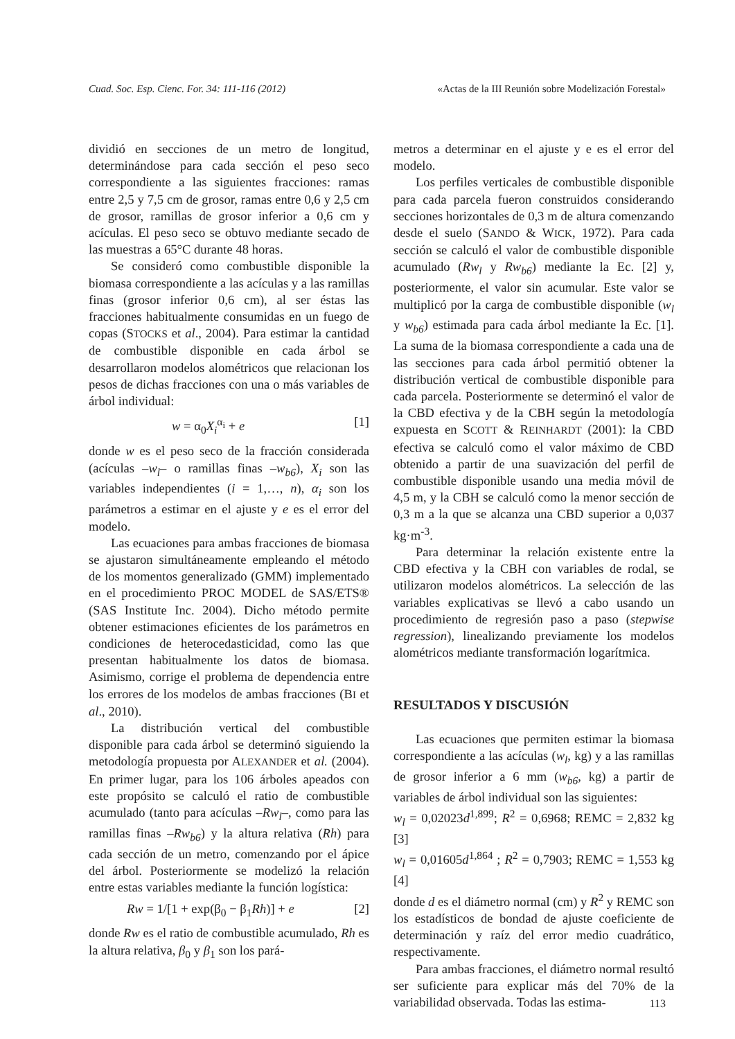Cuad. Soc. Esp. Cienc. For. 34: 111-116 (2012) «Actas de la III Reunión sobre Modelización Forestal»
dividió en secciones de un metro de longitud, determinándose para cada sección el peso seco correspondiente a las siguientes fracciones: ramas entre 2,5 y 7,5 cm de grosor, ramas entre 0,6 y 2,5 cm de grosor, ramillas de grosor inferior a 0,6 cm y acículas. El peso seco se obtuvo mediante secado de las muestras a 65°C durante 48 horas.
Se consideró como combustible disponible la biomasa correspondiente a las acículas y a las ramillas finas (grosor inferior 0,6 cm), al ser éstas las fracciones habitualmente consumidas en un fuego de copas (STOCKS et al., 2004). Para estimar la cantidad de combustible disponible en cada árbol se desarrollaron modelos alométricos que relacionan los pesos de dichas fracciones con una o más variables de árbol individual:
w = α<sub>0</sub>X<sub>i</sub><sup>α<sub>i</sub></sup> + e [1]
donde w es el peso seco de la fracción considerada (acículas –w<sub>l</sub>– o ramillas finas –w<sub>b6</sub>), X<sub>i</sub> son las variables independientes (i = 1,…, n), α<sub>i</sub> son los parámetros a estimar en el ajuste y e es el error del modelo.
Las ecuaciones para ambas fracciones de biomasa se ajustaron simultáneamente empleando el método de los momentos generalizado (GMM) implementado en el procedimiento PROC MODEL de SAS/ETS® (SAS Institute Inc. 2004). Dicho método permite obtener estimaciones eficientes de los parámetros en condiciones de heterocedasticidad, como las que presentan habitualmente los datos de biomasa. Asimismo, corrige el problema de dependencia entre los errores de los modelos de ambas fracciones (BI et al., 2010).
La distribución vertical del combustible disponible para cada árbol se determinó siguiendo la metodología propuesta por ALEXANDER et al. (2004). En primer lugar, para los 106 árboles apeados con este propósito se calculó el ratio de combustible acumulado (tanto para acículas –Rw<sub>l</sub>–, como para las ramillas finas –Rw<sub>b6</sub>) y la altura relativa (Rh) para cada sección de un metro, comenzando por el ápice del árbol. Posteriormente se modelizó la relación entre estas variables mediante la función logística:
Rw = 1/[1 + exp(β<sub>0</sub> − β<sub>1</sub>Rh)] + e [2]
donde Rw es el ratio de combustible acumulado, Rh es la altura relativa, β<sub>0</sub> y β<sub>1</sub> son los pará-
metros a determinar en el ajuste y e es el error del modelo.
Los perfiles verticales de combustible disponible para cada parcela fueron construidos considerando secciones horizontales de 0,3 m de altura comenzando desde el suelo (SANDO & WICK, 1972). Para cada sección se calculó el valor de combustible disponible acumulado (Rw<sub>l</sub> y Rw<sub>b6</sub>) mediante la Ec. [2] y, posteriormente, el valor sin acumular. Este valor se multiplicó por la carga de combustible disponible (w<sub>l</sub> y w<sub>b6</sub>) estimada para cada árbol mediante la Ec. [1]. La suma de la biomasa correspondiente a cada una de las secciones para cada árbol permitió obtener la distribución vertical de combustible disponible para cada parcela. Posteriormente se determinó el valor de la CBD efectiva y de la CBH según la metodología expuesta en SCOTT & REINHARDT (2001): la CBD efectiva se calculó como el valor máximo de CBD obtenido a partir de una suavización del perfil de combustible disponible usando una media móvil de 4,5 m, y la CBH se calculó como la menor sección de 0,3 m a la que se alcanza una CBD superior a 0,037 kg·m<sup>-3</sup>.
Para determinar la relación existente entre la CBD efectiva y la CBH con variables de rodal, se utilizaron modelos alométricos. La selección de las variables explicativas se llevó a cabo usando un procedimiento de regresión paso a paso (stepwise regression), linealizando previamente los modelos alométricos mediante transformación logarítmica.
RESULTADOS Y DISCUSIÓN
Las ecuaciones que permiten estimar la biomasa correspondiente a las acículas (w<sub>l</sub>, kg) y a las ramillas de grosor inferior a 6 mm (w<sub>b6</sub>, kg) a partir de variables de árbol individual son las siguientes:
w<sub>l</sub> = 0,02023d<sup>1,899</sup>; R<sup>2</sup> = 0,6968; REMC = 2,832 kg [3]
w<sub>l</sub> = 0,01605d<sup>1,864</sup> ; R<sup>2</sup> = 0,7903; REMC = 1,553 kg [4]
donde d es el diámetro normal (cm) y R<sup>2</sup> y REMC son los estadísticos de bondad de ajuste coeficiente de determinación y raíz del error medio cuadrático, respectivamente.
Para ambas fracciones, el diámetro normal resultó ser suficiente para explicar más del 70% de la variabilidad observada. Todas las estima-
113